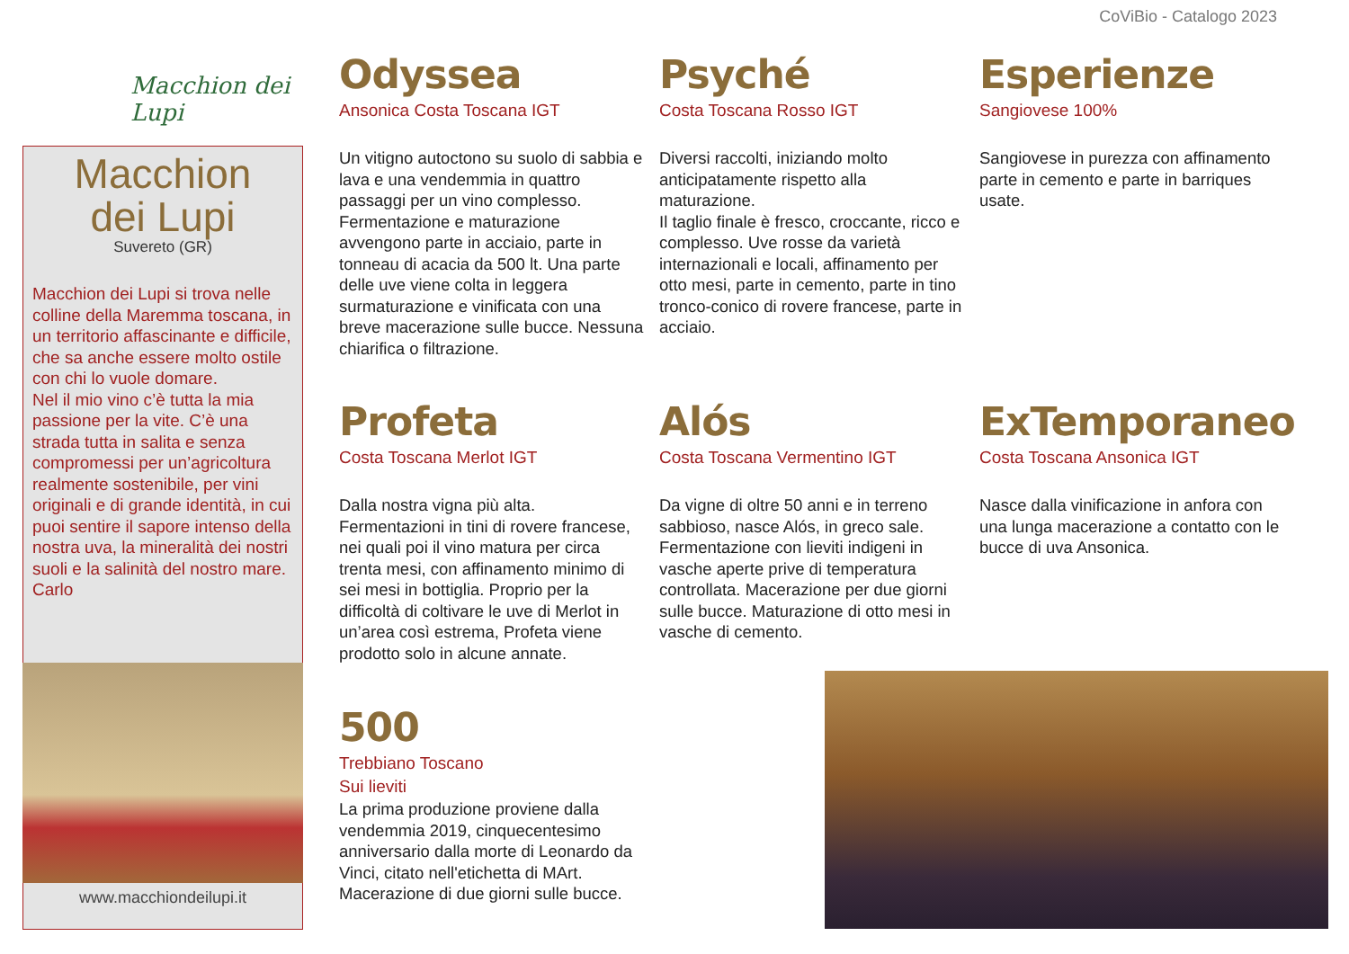CoViBio - Catalogo 2023
Macchion dei Lupi
Macchion
dei Lupi
Suvereto (GR)
Macchion dei Lupi si trova nelle colline della Maremma toscana, in un territorio affascinante e difficile, che sa anche essere molto ostile con chi lo vuole domare.
Nel il mio vino c’è tutta la mia passione per la vite. C’è una strada tutta in salita e senza compromessi per un’agricoltura realmente sostenibile, per vini originali e di grande identità, in cui puoi sentire il sapore intenso della nostra uva, la mineralità dei nostri suoli e la salinità del nostro mare.
Carlo
www.macchiondeilupi.it
Odyssea
Ansonica Costa Toscana IGT
Un vitigno autoctono su suolo di sabbia e lava e una vendemmia in quattro passaggi per un vino complesso. Fermentazione e maturazione avvengono parte in acciaio, parte in tonneau di acacia da 500 lt. Una parte delle uve viene colta in leggera surmaturazione e vinificata con una breve macerazione sulle bucce. Nessuna chiarifica o filtrazione.
Psyché
Costa Toscana Rosso IGT
Diversi raccolti, iniziando molto anticipatamente rispetto alla maturazione.
Il taglio finale è fresco, croccante, ricco e complesso. Uve rosse da varietà internazionali e locali, affinamento per otto mesi, parte in cemento, parte in tino tronco-conico di rovere francese, parte in acciaio.
Esperienze
Sangiovese 100%
Sangiovese in purezza con affinamento parte in cemento e parte in barriques usate.
Profeta
Costa Toscana Merlot IGT
Dalla nostra vigna più alta.
Fermentazioni in tini di rovere francese, nei quali poi il vino matura per circa trenta mesi, con affinamento minimo di sei mesi in bottiglia. Proprio per la difficoltà di coltivare le uve di Merlot in un’area così estrema, Profeta viene prodotto solo in alcune annate.
Alós
Costa Toscana Vermentino IGT
Da vigne di oltre 50 anni e in terreno sabbioso, nasce Alós, in greco sale. Fermentazione con lieviti indigeni in vasche aperte prive di temperatura controllata. Macerazione per due giorni sulle bucce. Maturazione di otto mesi in vasche di cemento.
ExTemporaneo
Costa Toscana Ansonica IGT
Nasce dalla vinificazione in anfora con una lunga macerazione a contatto con le bucce di uva Ansonica.
500
Trebbiano Toscano
Sui lieviti
La prima produzione proviene dalla vendemmia 2019, cinquecentesimo anniversario dalla morte di Leonardo da Vinci, citato nell'etichetta di MArt. Macerazione di due giorni sulle bucce.